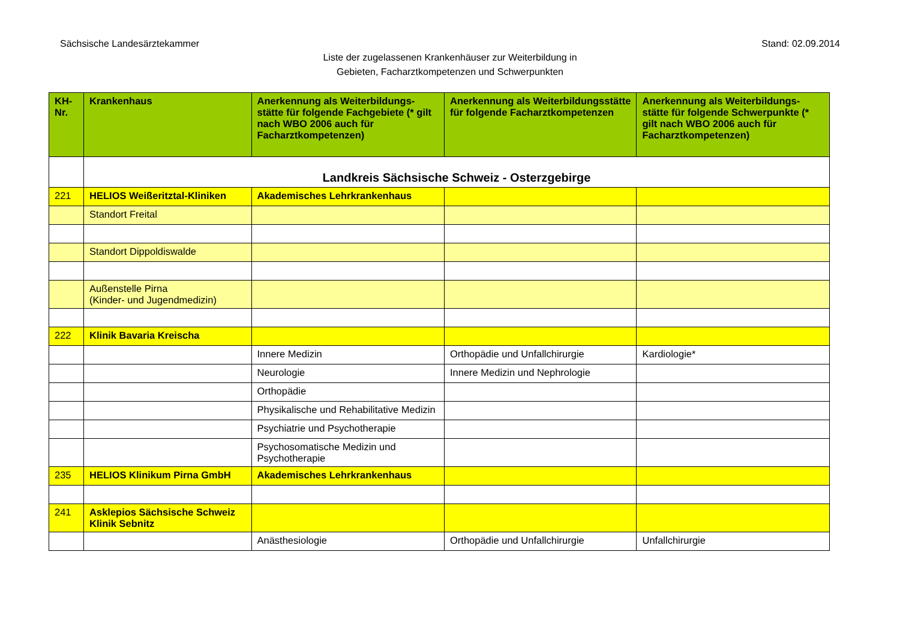Sächsische Landesärztekammer Stand: 02.09.2014
Liste der zugelassenen Krankenhäuser zur Weiterbildung in
Gebieten, Facharztkompetenzen und Schwerpunkten
| KH-Nr. | Krankenhaus | Anerkennung als Weiterbildungs-stätte für folgende Fachgebiete (* gilt nach WBO 2006 auch für Facharztkompetenzen) | Anerkennung als Weiterbildungsstätte für folgende Facharztkompetenzen | Anerkennung als Weiterbildungs-stätte für folgende Schwerpunkte (* gilt nach WBO 2006 auch für Facharztkompetenzen) |
| --- | --- | --- | --- | --- |
| | Landkreis Sächsische Schweiz - Osterzgebirge | | | |
| 221 | HELIOS Weißeritztal-Kliniken | Akademisches Lehrkrankenhaus | | |
| | Standort Freital | | | |
| | Standort Dippoldiswalde | | | |
| | Außenstelle Pirna (Kinder- und Jugendmedizin) | | | |
| 222 | Klinik Bavaria Kreischa | | | |
| | | Innere Medizin | Orthopädie und Unfallchirurgie | Kardiologie* |
| | | Neurologie | Innere Medizin und Nephrologie | |
| | | Orthopädie | | |
| | | Physikalische und Rehabilitative Medizin | | |
| | | Psychiatrie und Psychotherapie | | |
| | | Psychosomatische Medizin und Psychotherapie | | |
| 235 | HELIOS Klinikum Pirna GmbH | Akademisches Lehrkrankenhaus | | |
| 241 | Asklepios Sächsische Schweiz Klinik Sebnitz | | | |
| | | Anästhesiologie | Orthopädie und Unfallchirurgie | Unfallchirurgie |